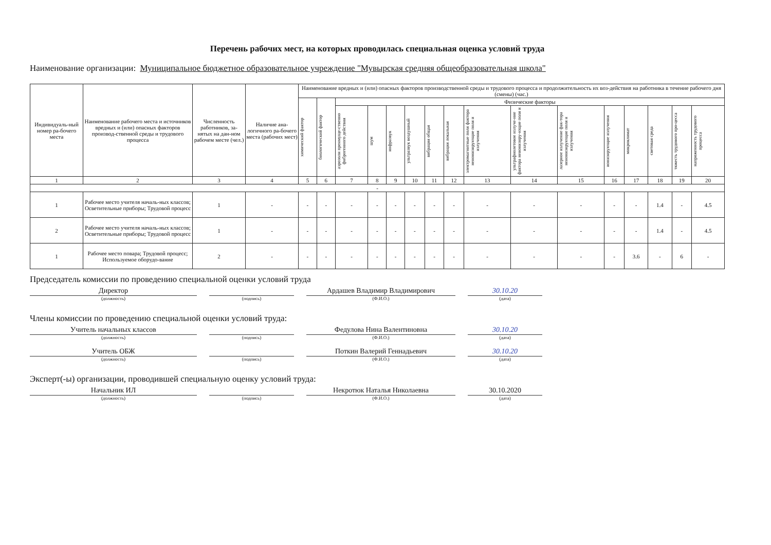Перечень рабочих мест, на которых проводилась специальная оценка условий труда
Наименование организации: Муниципальное бюджетное образовательное учреждение "Мувырская средняя общеобразовательная школа"
| Индивидуаль-ный номер ра-бочего места | Наименование рабочего места и источников вредных и (или) опасных факторов производ-ственной среды и трудового процесса | Численность работников, за-нятых на дан-ном рабочем месте (чел.) | Наличие ана-логичного ра-бочего места (рабочих мест) | Наименование вредных и (или) опасных факторов производственной среды и трудового процесса и продолжительность их воз-действия на работника в течение рабочего дня (смены) (час.) | | | | | | | | | | | | | | | |
| --- | --- | --- | --- | --- | --- | --- | --- | --- | --- | --- | --- | --- | --- | --- | --- | --- | --- | --- | --- |
| | | | | химический фактор | биологический фактор | Физические факторы | | | | | | | | | | | | | |
| | | | | | | аэрозоли преимуще-ственно фиброгенного действия | шум | инфразвук | ультразвук воздушный | вибрация общая | вибрация локальная | электромагнитные поля фактора неионизирующие поля и излучения | ультрафиолетовое излуче-ние фактора неионизиру-ющие поля и излучения | лазерное излучение фак-тора неионизирующие поля и излучения | ионизирующие излучения | микроклимат | световая среда | тяжесть трудового про-цесса | напряженность трудового процесса |
| 1 | 2 | 3 | 4 | 5 | 6 | 7 | 8 | 9 | 10 | 11 | 12 | 13 | 14 | 15 | 16 | 17 | 18 | 19 | 20 |
| - | | | | | | | | | | | | | | | | | | | |
| 1 | Рабочее место учителя началь-ных классов; Осветительные приборы; Трудовой процесс | 1 | - | - | - | - | - | - | - | - | - | - | - | - | - | - | 1.4 | - | 4.5 |
| 2 | Рабочее место учителя началь-ных классов; Осветительные приборы; Трудовой процесс | 1 | - | - | - | - | - | - | - | - | - | - | - | - | - | - | 1.4 | - | 4.5 |
| 1 | Рабочее место повара; Трудовой процесс; Используемое оборудо-вание | 2 | - | - | - | - | - | - | - | - | - | - | - | - | - | 3.6 | - | 6 | - |
Председатель комиссии по проведению специальной оценки условий труда
Директор
(должность)
(подпись)
Ардашев Владимир Владимирович
(Ф.И.О.)
30.10.20
(дата)
Члены комиссии по проведению специальной оценки условий труда:
Учитель начальных классов
(должность)
(подпись)
Федулова Нина Валентиновна
(Ф.И.О.)
30.10.20
(дата)
Учитель ОБЖ
(должность)
(подпись)
Поткин Валерий Геннадьевич
(Ф.И.О.)
30.10.20
(дата)
Эксперт(-ы) организации, проводившей специальную оценку условий труда:
Начальник ИЛ
(должность)
(подпись)
Некротюк Наталья Николаевна
(Ф.И.О.)
30.10.2020
(дата)